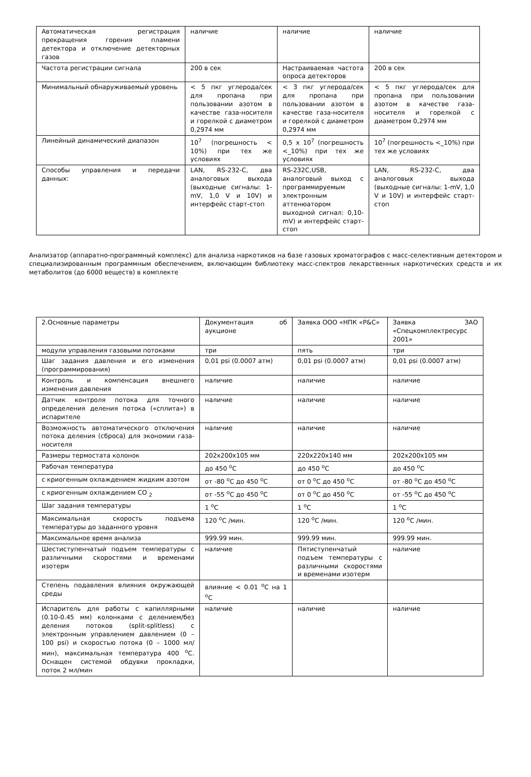| Автоматическая регистрация прекращения горения пламени детектора и отключение детекторных газов | наличие | наличие | наличие |
| Частота регистрации сигнала | 200 в сек | Настраиваемая частота опроса детекторов | 200 в сек |
| Минимальный обнаруживаемый уровень | < 5 пкг углерода/сек для пропана при пользовании азотом в качестве газа-носителя и горелкой с диаметром 0,2974 мм | < 3 пкг углерода/сек для пропана при пользовании азотом в качестве газа-носителя и горелкой с диаметром 0,2974 мм | < 5 пкг углерода/сек для пропана при пользовании азотом в качестве газа-носителя и горелкой с диаметром 0,2974 мм |
| Линейный динамический диапазон | 10<sup>7</sup> (погрешность < 10%) при тех же условиях | 0,5 x 10<sup>7</sup> (погрешность <_10%) при тех же условиях | 10<sup>7</sup> (погрешность <_10%) при тех же условиях |
| Способы управления и передачи данных: | LAN, RS-232-C, два аналоговых выхода (выходные сигналы: 1-mV, 1,0 V и 10V) и интерфейс старт-стоп | RS-232C,USB, аналоговый выход с программируемым электронным аттенюатором выходной сигнал: 0,10-mV) и интерфейс старт-стоп | LAN, RS-232-C, два аналоговых выхода (выходные сигналы: 1-mV, 1,0 V и 10V) и интерфейс старт-стоп |
Анализатор (аппаратно-программный комплекс) для анализа наркотиков на базе газовых хроматографов с масс-селективным детектором и специализированным программным обеспечением, включающим библиотеку масс-спектров лекарственных наркотических средств и их метаболитов (до 6000 веществ) в комплекте
| 2.Основные параметры | Документация об аукционе | Заявка ООО «НПК «Р&С» | Заявка ЗАО «Спецкомплектресурс 2001» |
| модули управления газовыми потоками | три | пять | три |
| Шаг задания давления и его изменения (программирования) | 0,01 psi (0.0007 атм) | 0,01 psi (0.0007 атм) | 0,01 psi (0.0007 атм) |
| Контроль и компенсация внешнего изменения давления | наличие | наличие | наличие |
| Датчик контроля потока для точного определения деления потока («сплита») в испарителе | наличие | наличие | наличие |
| Возможность автоматического отключения потока деления (сброса) для экономии газа-носителя | наличие | наличие | наличие |
| Размеры термостата колонок | 202x200x105 мм | 220x220x140 мм | 202x200x105 мм |
| Рабочая температура | до 450 <sup>о</sup>С | до 450 <sup>о</sup>С | до 450 <sup>о</sup>С |
| с криогенным охлаждением жидким азотом | от -80 <sup>о</sup>С до 450 <sup>о</sup>С | от 0 <sup>о</sup>С до 450 <sup>о</sup>С | от -80 <sup>о</sup>С до 450 <sup>о</sup>С |
| с криогенным охлаждением СО <sub>2</sub> | от -55 <sup>о</sup>С до 450 <sup>о</sup>С | от 0 <sup>о</sup>С до 450 <sup>о</sup>С | от -55 <sup>о</sup>С до 450 <sup>о</sup>С |
| Шаг задания температуры | 1 <sup>о</sup>С | 1 <sup>о</sup>С | 1 <sup>о</sup>С |
| Максимальная скорость подъема температуры до заданного уровня | 120 <sup>о</sup>С /мин. | 120 <sup>о</sup>С /мин. | 120 <sup>о</sup>С /мин. |
| Максимальное время анализа | 999.99 мин. | 999.99 мин. | 999.99 мин. |
| Шестиступенчатый подъем температуры с различными скоростями и временами изотерм | наличие | Пятиступенчатый подъем температуры с различными скоростями и временами изотерм | наличие |
| Степень подавления влияния окружающей среды | влияние < 0.01 <sup>о</sup>С на 1 <sup>о</sup>С | | |
| Испаритель для работы с капиллярными (0.10-0.45 мм) колонками с делением/без деления потоков (split-splitless) с электронным управлением давлением (0 – 100 psi) и скоростью потока (0 – 1000 мл/мин), максимальная температура 400 <sup>о</sup>С. Оснащен системой обдувки прокладки, поток 2 мл/мин | наличие | наличие | наличие |